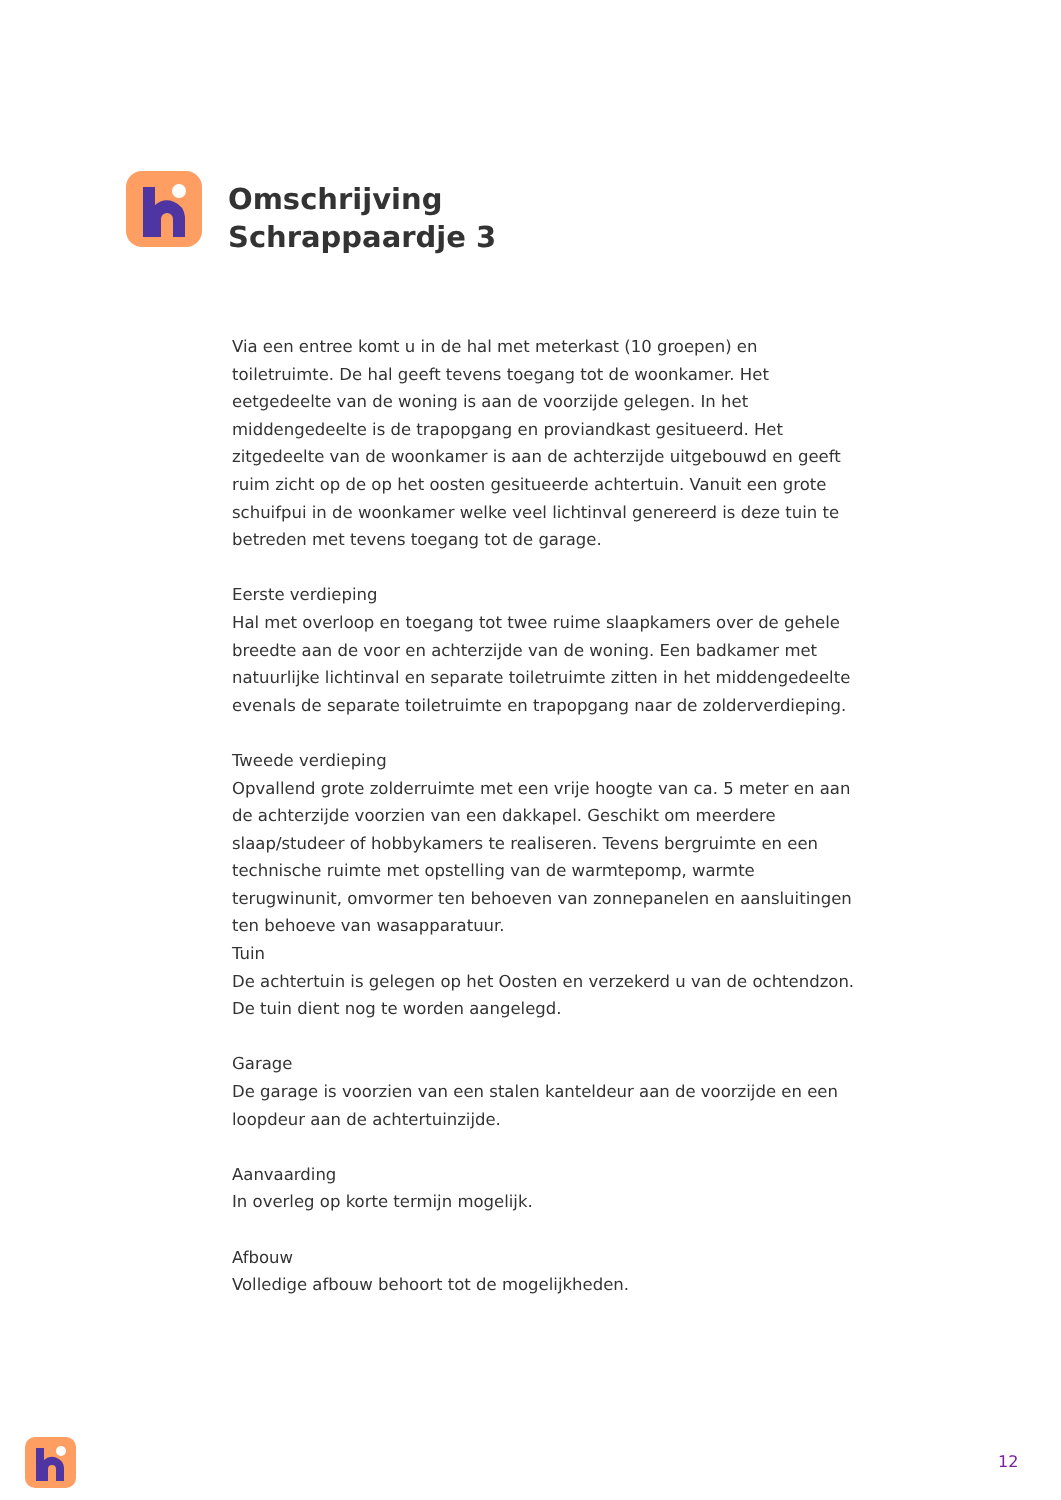Omschrijving
Schrappaardje 3
Via een entree komt u in de hal met meterkast (10 groepen) en toiletruimte. De hal geeft tevens toegang tot de woonkamer. Het eetgedeelte van de woning is aan de voorzijde gelegen. In het middengedeelte is de trapopgang en proviandkast gesitueerd. Het zitgedeelte van de woonkamer is aan de achterzijde uitgebouwd en geeft ruim zicht op de op het oosten gesitueerde achtertuin. Vanuit een grote schuifpui in de woonkamer welke veel lichtinval genereerd is deze tuin te betreden met tevens toegang tot de garage.
Eerste verdieping
Hal met overloop en toegang tot twee ruime slaapkamers over de gehele breedte aan de voor en achterzijde van de woning. Een badkamer met natuurlijke lichtinval en separate toiletruimte zitten in het middengedeelte evenals de separate toiletruimte en trapopgang naar de zolderverdieping.
Tweede verdieping
Opvallend grote zolderruimte met een vrije hoogte van ca. 5 meter en aan de achterzijde voorzien van een dakkapel. Geschikt om meerdere slaap/studeer of hobbykamers te realiseren. Tevens bergruimte en een technische ruimte met opstelling van de warmtepomp, warmte terugwinunit, omvormer ten behoeven van zonnepanelen en aansluitingen ten behoeve van wasapparatuur.
Tuin
De achtertuin is gelegen op het Oosten en verzekerd u van de ochtendzon. De tuin dient nog te worden aangelegd.
Garage
De garage is voorzien van een stalen kanteldeur aan de voorzijde en een loopdeur aan de achtertuinzijde.
Aanvaarding
In overleg op korte termijn mogelijk.
Afbouw
Volledige afbouw behoort tot de mogelijkheden.
12